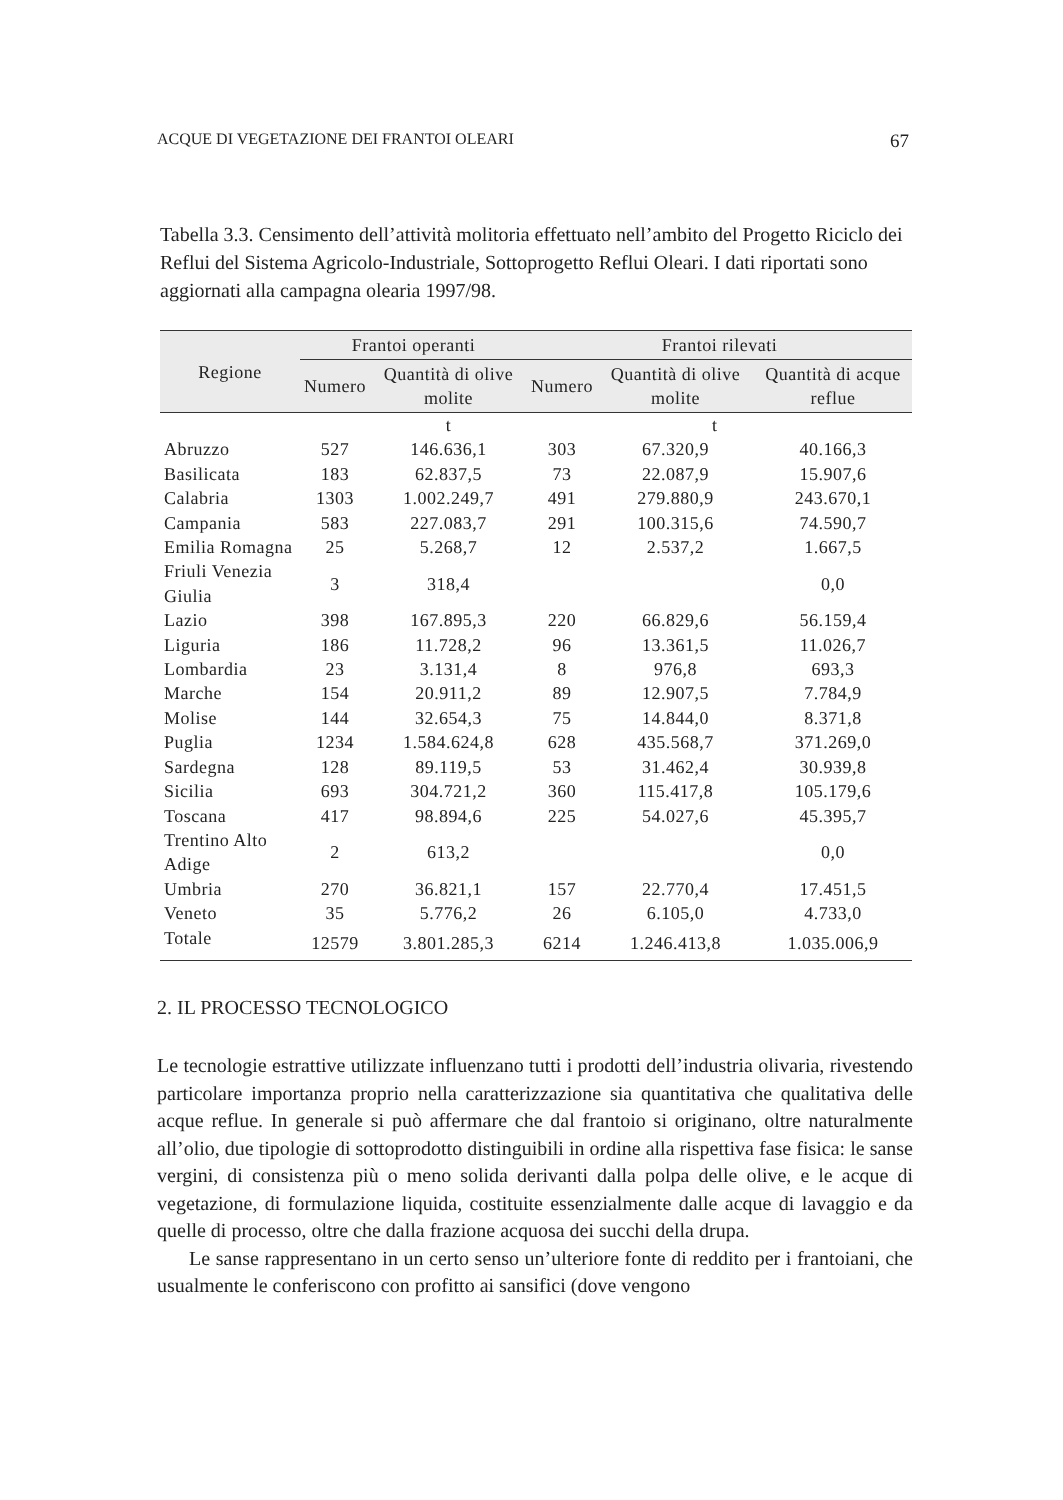ACQUE DI VEGETAZIONE DEI FRANTOI OLEARI 67
Tabella 3.3. Censimento dell’attività molitoria effettuato nell’ambito del Progetto Riciclo dei Reflui del Sistema Agricolo-Industriale, Sottoprogetto Reflui Oleari. I dati riportati sono aggiornati alla campagna olearia 1997/98.
| Regione | Frantoi operanti | | Frantoi rilevati | | |
| --- | --- | --- | --- | --- | --- |
| | Numero | Quantità di olive molite | Numero | Quantità di olive molite | Quantità di acque reflue |
| | | t | | t | |
| Abruzzo | 527 | 146.636,1 | 303 | 67.320,9 | 40.166,3 |
| Basilicata | 183 | 62.837,5 | 73 | 22.087,9 | 15.907,6 |
| Calabria | 1303 | 1.002.249,7 | 491 | 279.880,9 | 243.670,1 |
| Campania | 583 | 227.083,7 | 291 | 100.315,6 | 74.590,7 |
| Emilia Romagna | 25 | 5.268,7 | 12 | 2.537,2 | 1.667,5 |
| Friuli Venezia Giulia | 3 | 318,4 | | | 0,0 |
| Lazio | 398 | 167.895,3 | 220 | 66.829,6 | 56.159,4 |
| Liguria | 186 | 11.728,2 | 96 | 13.361,5 | 11.026,7 |
| Lombardia | 23 | 3.131,4 | 8 | 976,8 | 693,3 |
| Marche | 154 | 20.911,2 | 89 | 12.907,5 | 7.784,9 |
| Molise | 144 | 32.654,3 | 75 | 14.844,0 | 8.371,8 |
| Puglia | 1234 | 1.584.624,8 | 628 | 435.568,7 | 371.269,0 |
| Sardegna | 128 | 89.119,5 | 53 | 31.462,4 | 30.939,8 |
| Sicilia | 693 | 304.721,2 | 360 | 115.417,8 | 105.179,6 |
| Toscana | 417 | 98.894,6 | 225 | 54.027,6 | 45.395,7 |
| Trentino Alto Adige | 2 | 613,2 | | | 0,0 |
| Umbria | 270 | 36.821,1 | 157 | 22.770,4 | 17.451,5 |
| Veneto | 35 | 5.776,2 | 26 | 6.105,0 | 4.733,0 |
| Totale | 12579 | 3.801.285,3 | 6214 | 1.246.413,8 | 1.035.006,9 |
2. IL PROCESSO TECNOLOGICO
Le tecnologie estrattive utilizzate influenzano tutti i prodotti dell’industria olivaria, rivestendo particolare importanza proprio nella caratterizzazione sia quantitativa che qualitativa delle acque reflue. In generale si può affermare che dal frantoio si originano, oltre naturalmente all’olio, due tipologie di sottoprodotto distinguibili in ordine alla rispettiva fase fisica: le sanse vergini, di consistenza più o meno solida derivanti dalla polpa delle olive, e le acque di vegetazione, di formulazione liquida, costituite essenzialmente dalle acque di lavaggio e da quelle di processo, oltre che dalla frazione acquosa dei succhi della drupa.
Le sanse rappresentano in un certo senso un’ulteriore fonte di reddito per i frantoiani, che usualmente le conferiscono con profitto ai sansifici (dove vengono